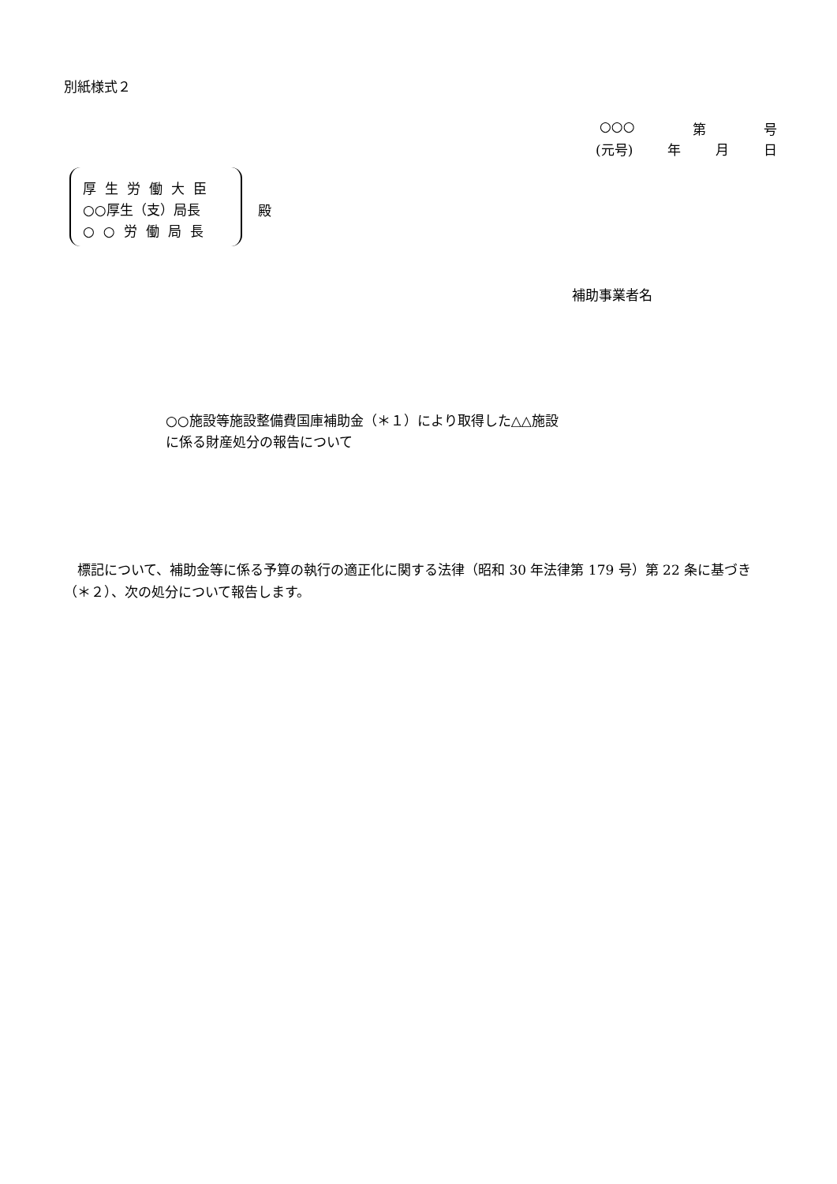別紙様式２
○○○ 第 号
(元号) 年 月 日
厚生労働大臣
○○厚生（支）局長
○○労働局長
殿
補助事業者名
○○施設等施設整備費国庫補助金（＊１）により取得した△△施設
に係る財産処分の報告について
　標記について、補助金等に係る予算の執行の適正化に関する法律（昭和 30 年法律第 179 号）第 22 条に基づき（＊２）、次の処分について報告します。